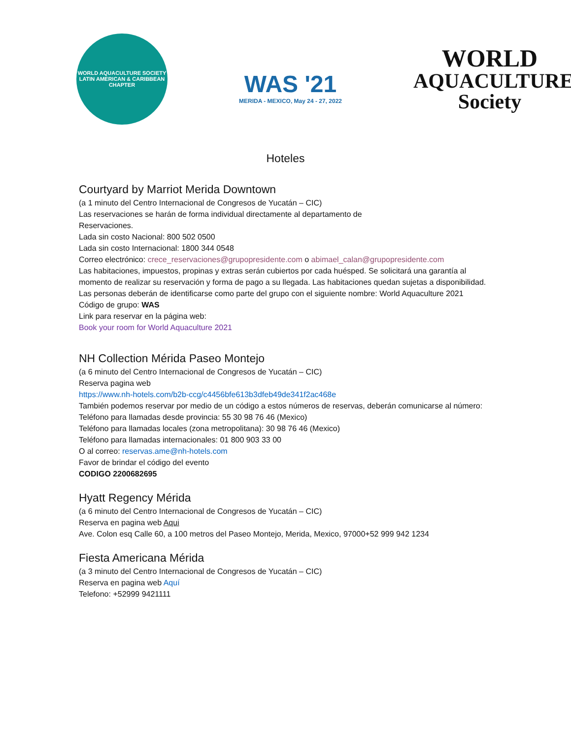WORLD AQUACULTURE SOCIETY
LATIN AMERICAN & CARIBBEAN CHAPTER
WAS '21
MERIDA - MEXICO, May 24 - 27, 2022
WORLD
AQUACULTURE
Society
Hoteles
Courtyard by Marriot Merida Downtown
(a 1 minuto del Centro Internacional de Congresos de Yucatán – CIC)
Las reservaciones se harán de forma individual directamente al departamento de
Reservaciones.
Lada sin costo Nacional: 800 502 0500
Lada sin costo Internacional: 1800 344 0548
Correo electrónico: crece_reservaciones@grupopresidente.com o abimael_calan@grupopresidente.com
Las habitaciones, impuestos, propinas y extras serán cubiertos por cada huésped. Se solicitará una garantía al momento de realizar su reservación y forma de pago a su llegada. Las habitaciones quedan sujetas a disponibilidad.
Las personas deberán de identificarse como parte del grupo con el siguiente nombre: World Aquaculture 2021
Código de grupo: WAS
Link para reservar en la página web:
Book your room for World Aquaculture 2021
NH Collection Mérida Paseo Montejo
(a 6 minuto del Centro Internacional de Congresos de Yucatán – CIC)
Reserva pagina web
https://www.nh-hotels.com/b2b-ccg/c4456bfe613b3dfeb49de341f2ac468e
También podemos reservar por medio de un código a estos números de reservas, deberán comunicarse al número:
Teléfono para llamadas desde provincia: 55 30 98 76 46 (Mexico)
Teléfono para llamadas locales (zona metropolitana): 30 98 76 46 (Mexico)
Teléfono para llamadas internacionales: 01 800 903 33 00
O al correo: reservas.ame@nh-hotels.com
Favor de brindar el código del evento
CODIGO 2200682695
Hyatt Regency Mérida
(a 6 minuto del Centro Internacional de Congresos de Yucatán – CIC)
Reserva en pagina web Aqui
Ave. Colon esq Calle 60, a 100 metros del Paseo Montejo, Merida, Mexico, 97000+52 999 942 1234
Fiesta Americana Mérida
(a 3 minuto del Centro Internacional de Congresos de Yucatán – CIC)
Reserva en pagina web Aquí
Telefono: +52999 9421111